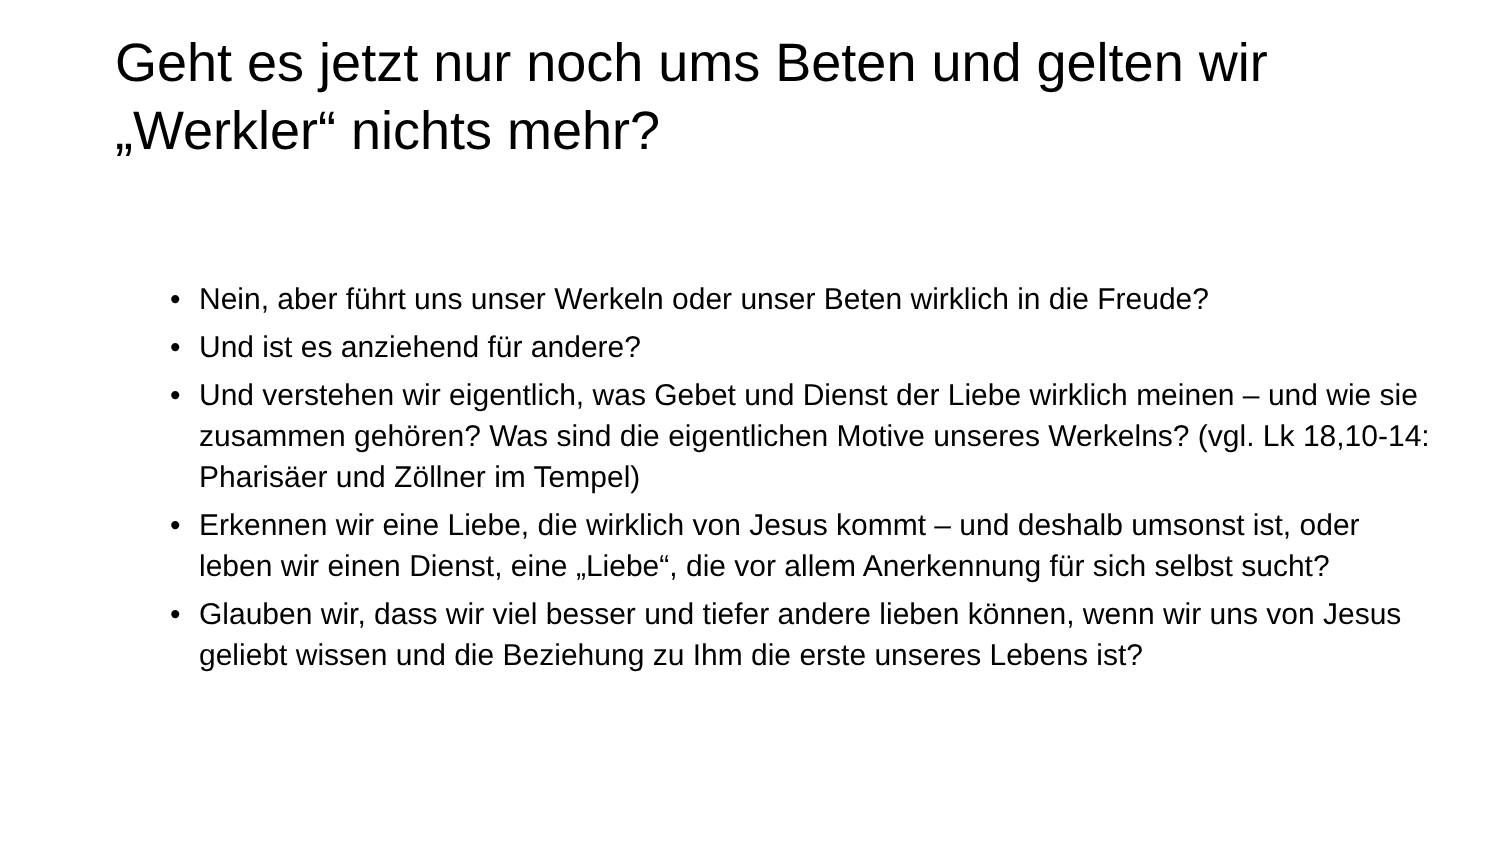Geht es jetzt nur noch ums Beten und gelten wir „Werkler“ nichts mehr?
• Nein, aber führt uns unser Werkeln oder unser Beten wirklich in die Freude?
• Und ist es anziehend für andere?
• Und verstehen wir eigentlich, was Gebet und Dienst der Liebe wirklich meinen – und wie sie zusammen gehören? Was sind die eigentlichen Motive unseres Werkelns? (vgl. Lk 18,10-14: Pharisäer und Zöllner im Tempel)
• Erkennen wir eine Liebe, die wirklich von Jesus kommt – und deshalb umsonst ist, oder leben wir einen Dienst, eine „Liebe“, die vor allem Anerkennung für sich selbst sucht?
• Glauben wir, dass wir viel besser und tiefer andere lieben können, wenn wir uns von Jesus geliebt wissen und die Beziehung zu Ihm die erste unseres Lebens ist?